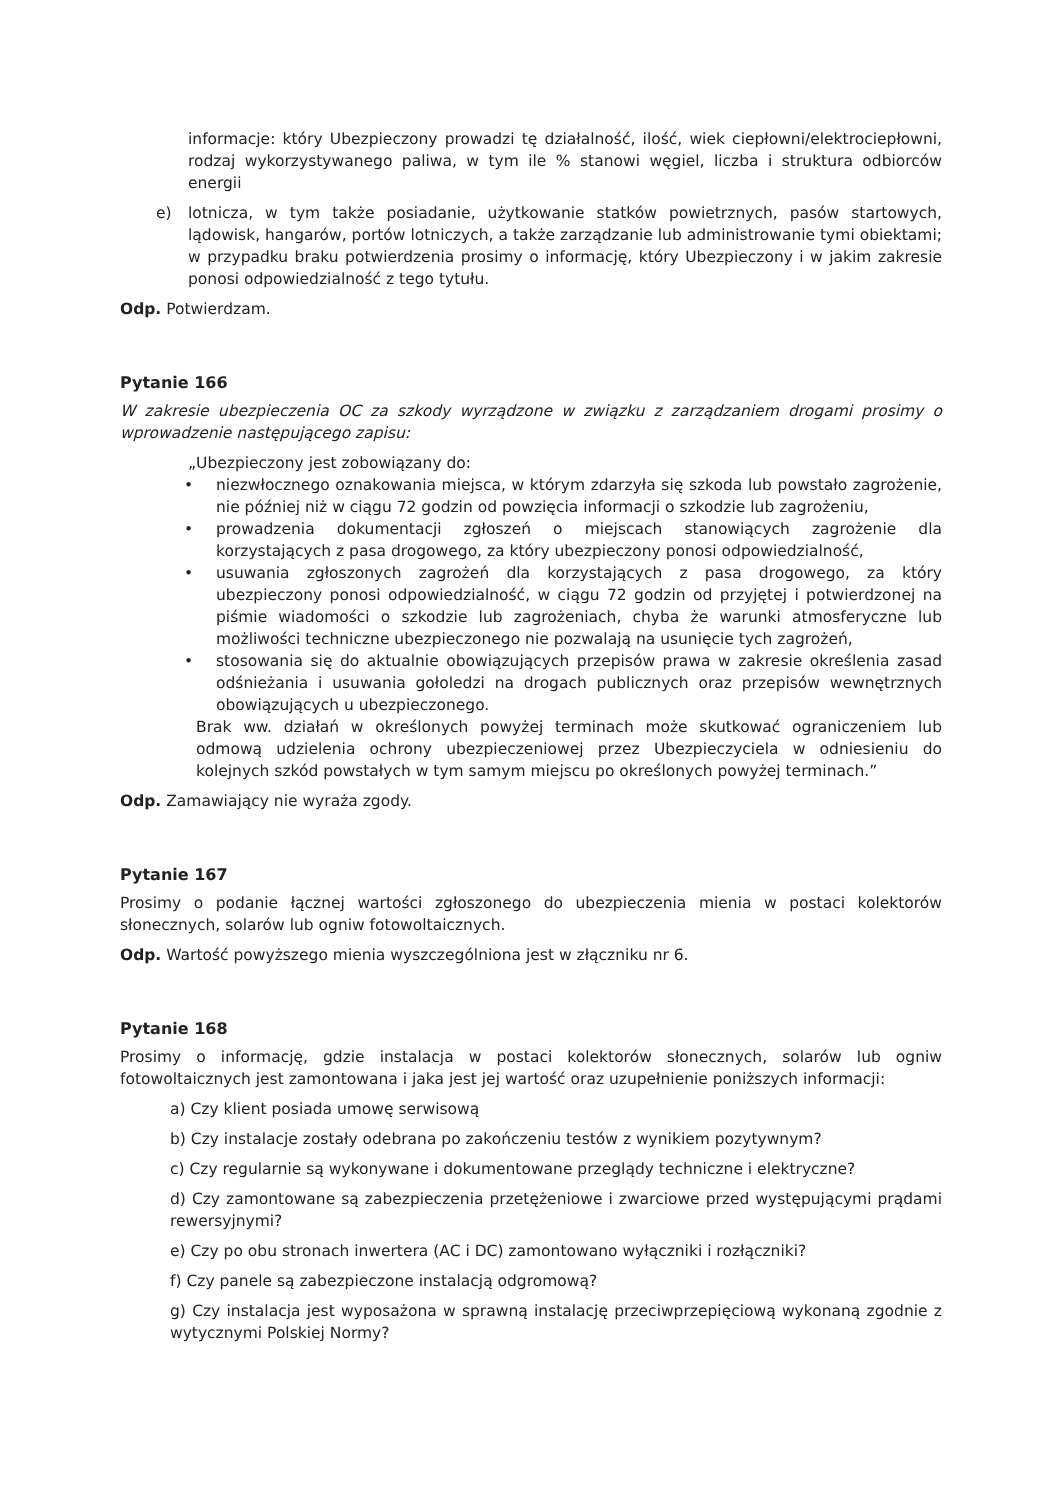informacje: który Ubezpieczony prowadzi tę działalność, ilość, wiek ciepłowni/elektrociepłowni, rodzaj wykorzystywanego paliwa, w tym ile % stanowi węgiel, liczba i struktura odbiorców energii
e) lotnicza, w tym także posiadanie, użytkowanie statków powietrznych, pasów startowych, lądowisk, hangarów, portów lotniczych, a także zarządzanie lub administrowanie tymi obiektami; w przypadku braku potwierdzenia prosimy o informację, który Ubezpieczony i w jakim zakresie ponosi odpowiedzialność z tego tytułu.
Odp. Potwierdzam.
Pytanie 166
W zakresie ubezpieczenia OC za szkody wyrządzone w związku z zarządzaniem drogami prosimy o wprowadzenie następującego zapisu:
„Ubezpieczony jest zobowiązany do:
• niezwłocznego oznakowania miejsca, w którym zdarzyła się szkoda lub powstało zagrożenie, nie później niż w ciągu 72 godzin od powzięcia informacji o szkodzie lub zagrożeniu,
• prowadzenia dokumentacji zgłoszeń o miejscach stanowiących zagrożenie dla korzystających z pasa drogowego, za który ubezpieczony ponosi odpowiedzialność,
• usuwania zgłoszonych zagrożeń dla korzystających z pasa drogowego, za który ubezpieczony ponosi odpowiedzialność, w ciągu 72 godzin od przyjętej i potwierdzonej na piśmie wiadomości o szkodzie lub zagrożeniach, chyba że warunki atmosferyczne lub możliwości techniczne ubezpieczonego nie pozwalają na usunięcie tych zagrożeń,
• stosowania się do aktualnie obowiązujących przepisów prawa w zakresie określenia zasad odśnieżania i usuwania gołoledzi na drogach publicznych oraz przepisów wewnętrznych obowiązujących u ubezpieczonego.
Brak ww. działań w określonych powyżej terminach może skutkować ograniczeniem lub odmową udzielenia ochrony ubezpieczeniowej przez Ubezpieczyciela w odniesieniu do kolejnych szkód powstałych w tym samym miejscu po określonych powyżej terminach.”
Odp. Zamawiający nie wyraża zgody.
Pytanie 167
Prosimy o podanie łącznej wartości zgłoszonego do ubezpieczenia mienia w postaci kolektorów słonecznych, solarów lub ogniw fotowoltaicznych.
Odp. Wartość powyższego mienia wyszczególniona jest w złączniku nr 6.
Pytanie 168
Prosimy o informację, gdzie instalacja w postaci kolektorów słonecznych, solarów lub ogniw fotowoltaicznych jest zamontowana i jaka jest jej wartość oraz uzupełnienie poniższych informacji:
a) Czy klient posiada umowę serwisową
b) Czy instalacje zostały odebrana po zakończeniu testów z wynikiem pozytywnym?
c) Czy regularnie są wykonywane i dokumentowane przeglądy techniczne i elektryczne?
d) Czy zamontowane są zabezpieczenia przetężeniowe i zwarciowe przed występującymi prądami rewersyjnymi?
e) Czy po obu stronach inwertera (AC i DC) zamontowano wyłączniki i rozłączniki?
f) Czy panele są zabezpieczone instalacją odgromową?
g) Czy instalacja jest wyposażona w sprawną instalację przeciwprzepięciową wykonaną zgodnie z wytycznymi Polskiej Normy?